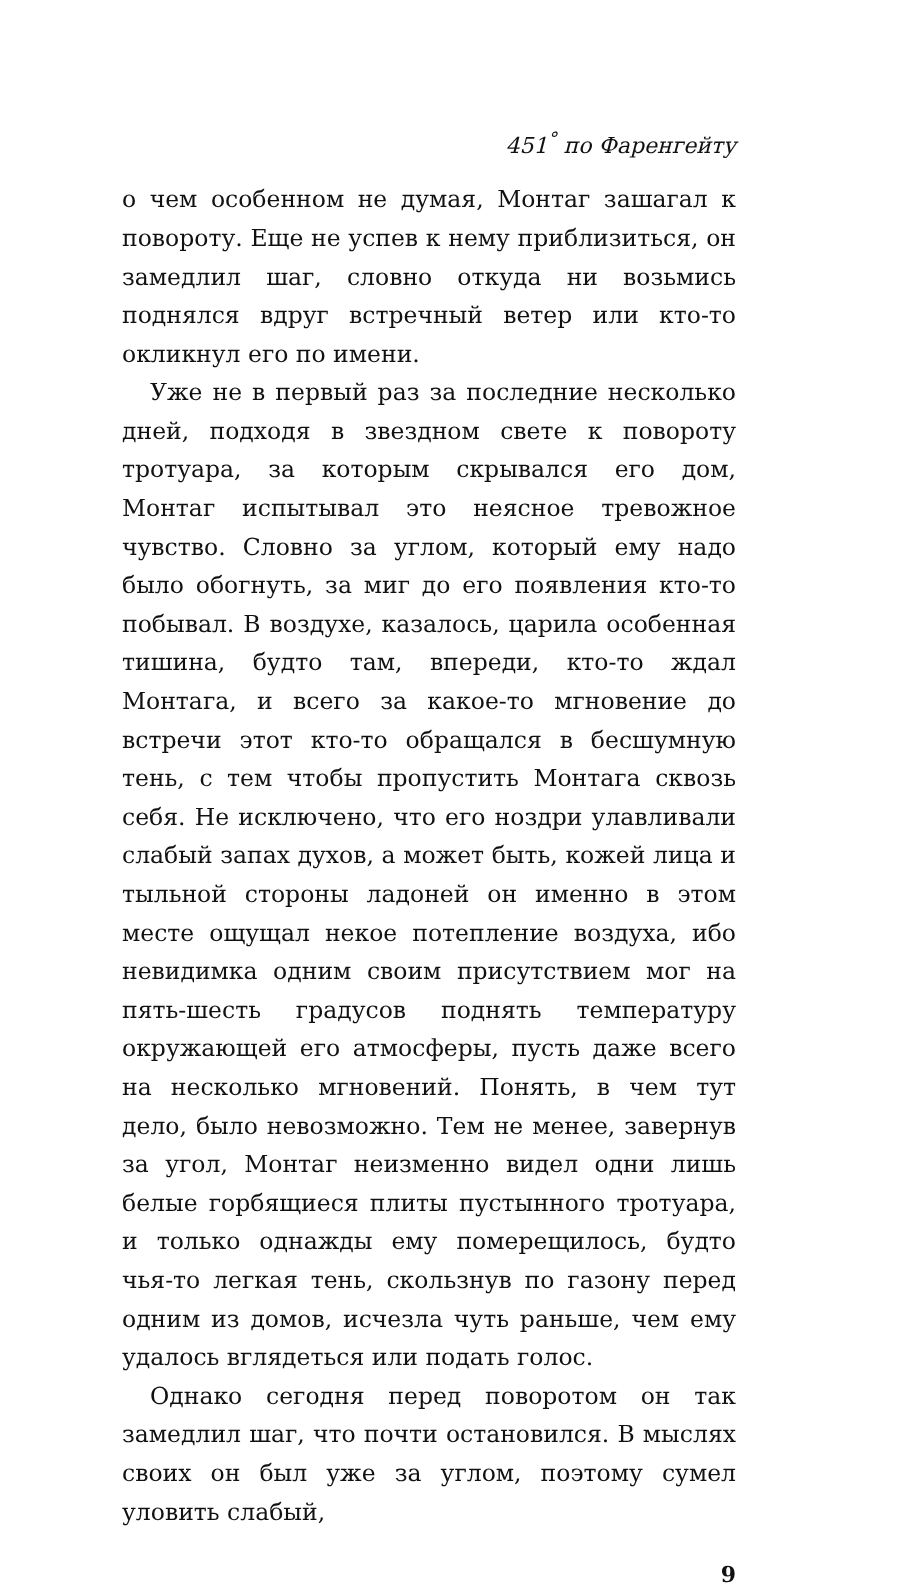451<sup>°</sup> по Фаренгейту
о чем особенном не думая, Монтаг зашагал к повороту. Еще не успев к нему приблизиться, он замедлил шаг, словно откуда ни возьмись поднялся вдруг встречный ветер или кто-то окликнул его по имени.
Уже не в первый раз за последние несколько дней, подходя в звездном свете к повороту тротуара, за которым скрывался его дом, Монтаг испытывал это неясное тревожное чувство. Словно за углом, который ему надо было обогнуть, за миг до его появления кто-то побывал. В воздухе, казалось, царила особенная тишина, будто там, впереди, кто-то ждал Монтага, и всего за какое-то мгновение до встречи этот кто-то обращался в бесшумную тень, с тем чтобы пропустить Монтага сквозь себя. Не исключено, что его ноздри улавливали слабый запах духов, а может быть, кожей лица и тыльной стороны ладоней он именно в этом месте ощущал некое потепление воздуха, ибо невидимка одним своим присутствием мог на пять-шесть градусов поднять температуру окружающей его атмосферы, пусть даже всего на несколько мгновений. Понять, в чем тут дело, было невозможно. Тем не менее, завернув за угол, Монтаг неизменно видел одни лишь белые горбящиеся плиты пустынного тротуара, и только однажды ему померещилось, будто чья-то легкая тень, скользнув по газону перед одним из домов, исчезла чуть раньше, чем ему удалось вглядеться или подать голос.
Однако сегодня перед поворотом он так замедлил шаг, что почти остановился. В мыслях своих он был уже за углом, поэтому сумел уловить слабый,
9